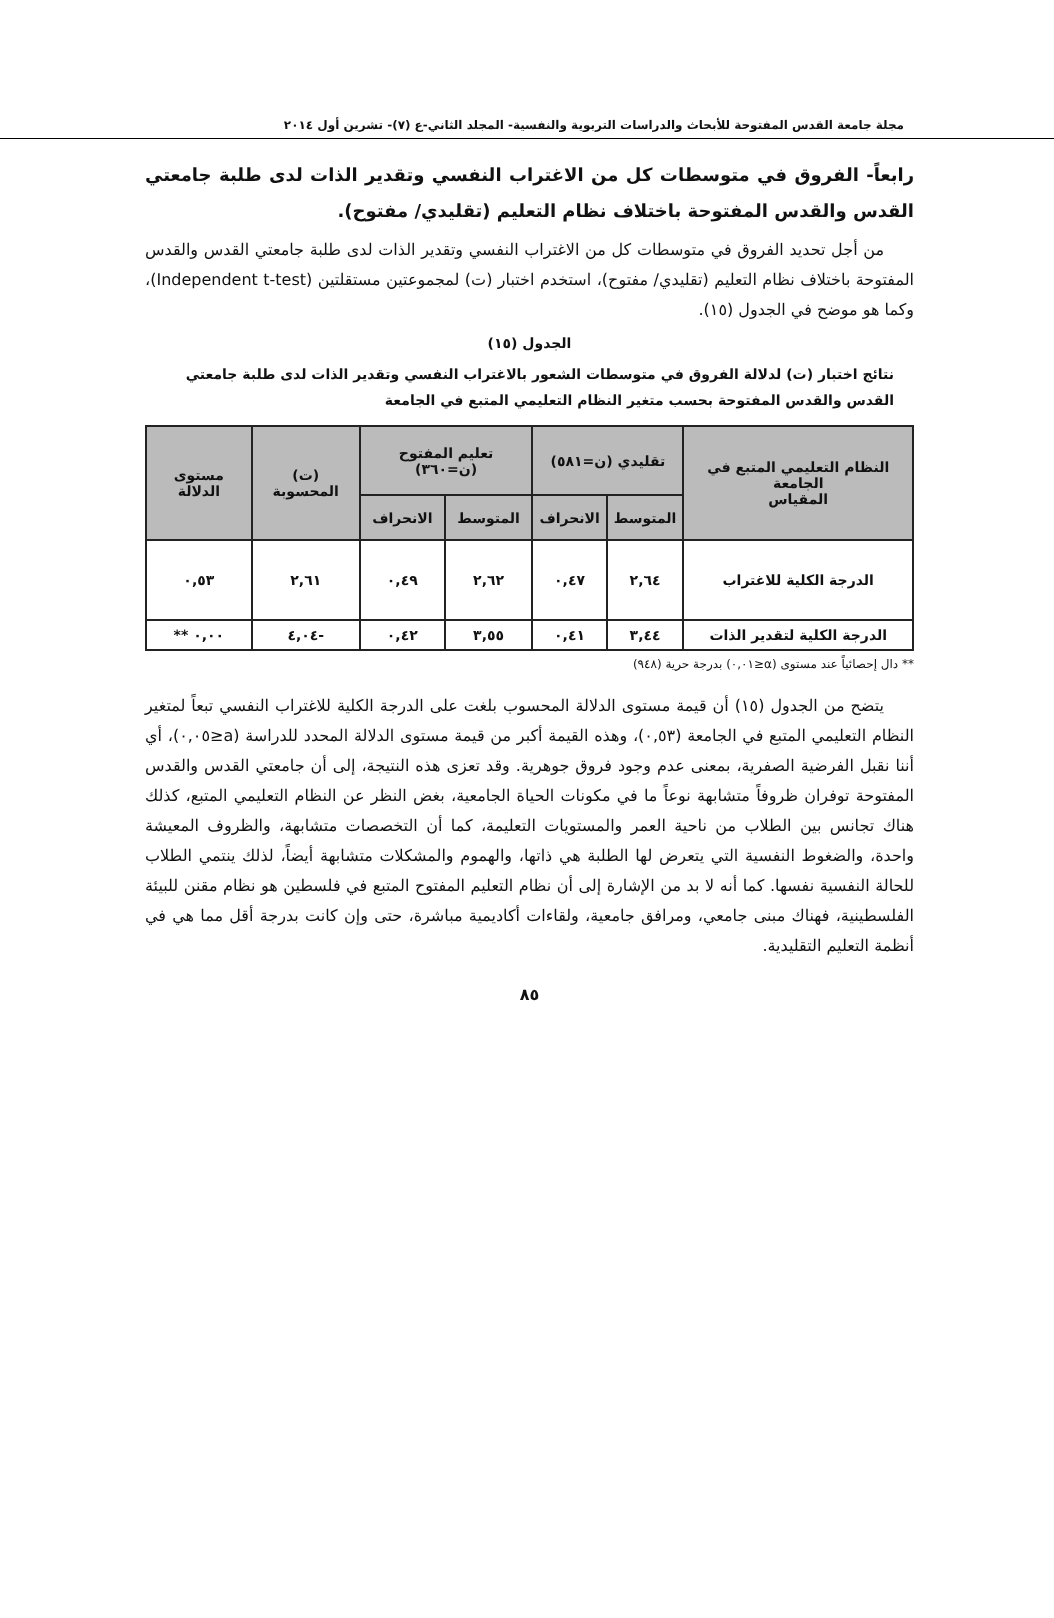مجلة جامعة القدس المفتوحة للأبحاث والدراسات التربوية والنفسية- المجلد الثاني-ع (٧)- تشرين أول ٢٠١٤
رابعاً- الفروق في متوسطات كل من الاغتراب النفسي وتقدير الذات لدى طلبة جامعتي القدس والقدس المفتوحة باختلاف نظام التعليم (تقليدي/ مفتوح).
من أجل تحديد الفروق في متوسطات كل من الاغتراب النفسي وتقدير الذات لدى طلبة جامعتي القدس والقدس المفتوحة باختلاف نظام التعليم (تقليدي/ مفتوح)، استخدم اختبار (ت) لمجموعتين مستقلتين (Independent t-test)، وكما هو موضح في الجدول (١٥).
الجدول (١٥)
نتائج اختبار (ت) لدلالة الفروق في متوسطات الشعور بالاغتراب النفسي وتقدير الذات لدى طلبة جامعتي القدس والقدس المفتوحة بحسب متغير النظام التعليمي المتبع في الجامعة
| النظام التعليمي المتبع في الجامعة المقياس | تقليدي (ن=٥٨١) | | تعليم المفتوح (ن=٣٦٠) | | (ت) المحسوبة | مستوى الدلالة |
| --- | --- | --- | --- | --- | --- | --- |
| | المتوسط | الانحراف | المتوسط | الانحراف | | |
| الدرجة الكلية للاغتراب | ٢,٦٤ | ٠,٤٧ | ٢,٦٢ | ٠,٤٩ | ٢,٦١ | ٠,٥٣ |
| الدرجة الكلية لتقدير الذات | ٣,٤٤ | ٠,٤١ | ٣,٥٥ | ٠,٤٢ | -٤,٠٤ | ٠,٠٠ ** |
** دال إحصائياً عند مستوى (α≤٠,٠١) بدرجة حرية (٩٤٨)
يتضح من الجدول (١٥) أن قيمة مستوى الدلالة المحسوب بلغت على الدرجة الكلية للاغتراب النفسي تبعاً لمتغير النظام التعليمي المتبع في الجامعة (٠,٥٣)، وهذه القيمة أكبر من قيمة مستوى الدلالة المحدد للدراسة (a≤٠,٠٥)، أي أننا نقبل الفرضية الصفرية، بمعنى عدم وجود فروق جوهرية. وقد تعزى هذه النتيجة، إلى أن جامعتي القدس والقدس المفتوحة توفران ظروفاً متشابهة نوعاً ما في مكونات الحياة الجامعية، بغض النظر عن النظام التعليمي المتبع، كذلك هناك تجانس بين الطلاب من ناحية العمر والمستويات التعليمة، كما أن التخصصات متشابهة، والظروف المعيشة واحدة، والضغوط النفسية التي يتعرض لها الطلبة هي ذاتها، والهموم والمشكلات متشابهة أيضاً، لذلك ينتمي الطلاب للحالة النفسية نفسها. كما أنه لا بد من الإشارة إلى أن نظام التعليم المفتوح المتبع في فلسطين هو نظام مقنن للبيئة الفلسطينية، فهناك مبنى جامعي، ومرافق جامعية، ولقاءات أكاديمية مباشرة، حتى وإن كانت بدرجة أقل مما هي في أنظمة التعليم التقليدية.
٨٥